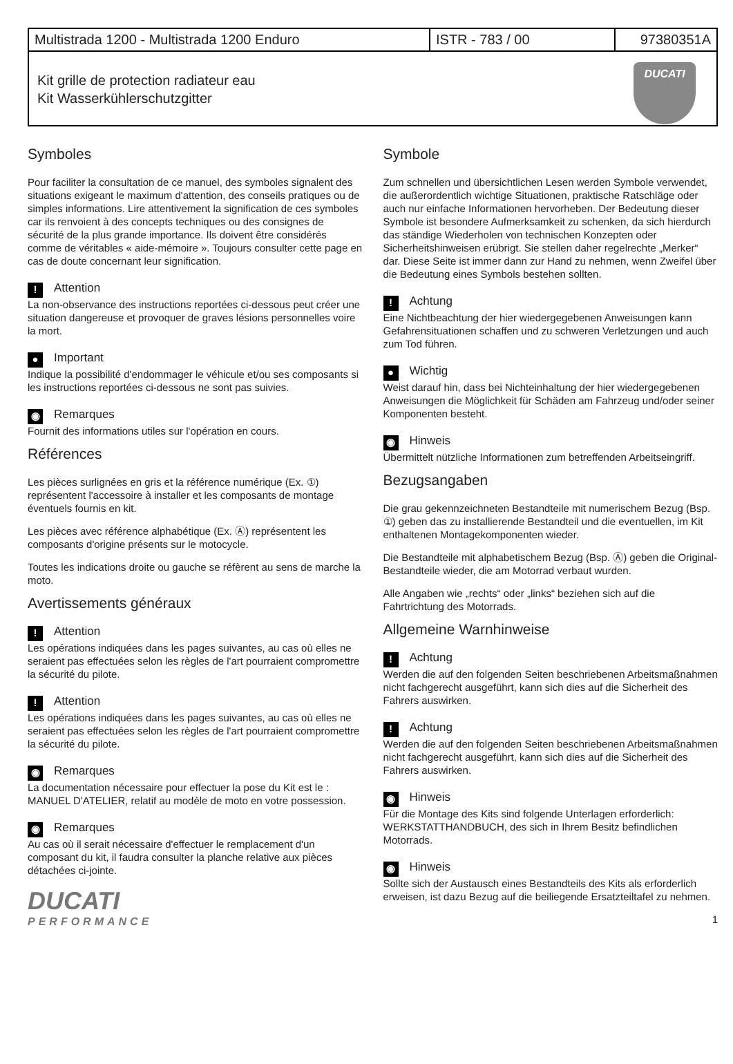| Multistrada 1200 - Multistrada 1200 Enduro | ISTR - 783 / 00 | 97380351A |
Kit grille de protection radiateur eau
Kit Wasserkühlerschutzgitter
DUCATI
Symboles
Pour faciliter la consultation de ce manuel, des symboles signalent des situations exigeant le maximum d'attention, des conseils pratiques ou de simples informations. Lire attentivement la signification de ces symboles car ils renvoient à des concepts techniques ou des consignes de sécurité de la plus grande importance. Ils doivent être considérés comme de véritables « aide-mémoire ». Toujours consulter cette page en cas de doute concernant leur signification.
! Attention
La non-observance des instructions reportées ci-dessous peut créer une situation dangereuse et provoquer de graves lésions personnelles voire la mort.
● Important
Indique la possibilité d'endommager le véhicule et/ou ses composants si les instructions reportées ci-dessous ne sont pas suivies.
◉ Remarques
Fournit des informations utiles sur l'opération en cours.
Références
Les pièces surlignées en gris et la référence numérique (Ex. ①) représentent l'accessoire à installer et les composants de montage éventuels fournis en kit.
Les pièces avec référence alphabétique (Ex. Ⓐ) représentent les composants d'origine présents sur le motocycle.
Toutes les indications droite ou gauche se réfèrent au sens de marche la moto.
Avertissements généraux
! Attention
Les opérations indiquées dans les pages suivantes, au cas où elles ne seraient pas effectuées selon les règles de l'art pourraient compromettre la sécurité du pilote.
! Attention
Les opérations indiquées dans les pages suivantes, au cas où elles ne seraient pas effectuées selon les règles de l'art pourraient compromettre la sécurité du pilote.
◉ Remarques
La documentation nécessaire pour effectuer la pose du Kit est le : MANUEL D'ATELIER, relatif au modèle de moto en votre possession.
◉ Remarques
Au cas où il serait nécessaire d'effectuer le remplacement d'un composant du kit, il faudra consulter la planche relative aux pièces détachées ci-jointe.
DUCATI
PERFORMANCE
Symbole
Zum schnellen und übersichtlichen Lesen werden Symbole verwendet, die außerordentlich wichtige Situationen, praktische Ratschläge oder auch nur einfache Informationen hervorheben. Der Bedeutung dieser Symbole ist besondere Aufmerksamkeit zu schenken, da sich hierdurch das ständige Wiederholen von technischen Konzepten oder Sicherheitshinweisen erübrigt. Sie stellen daher regelrechte „Merker“ dar. Diese Seite ist immer dann zur Hand zu nehmen, wenn Zweifel über die Bedeutung eines Symbols bestehen sollten.
! Achtung
Eine Nichtbeachtung der hier wiedergegebenen Anweisungen kann Gefahrensituationen schaffen und zu schweren Verletzungen und auch zum Tod führen.
● Wichtig
Weist darauf hin, dass bei Nichteinhaltung der hier wiedergegebenen Anweisungen die Möglichkeit für Schäden am Fahrzeug und/oder seiner Komponenten besteht.
◉ Hinweis
Übermittelt nützliche Informationen zum betreffenden Arbeitseingriff.
Bezugsangaben
Die grau gekennzeichneten Bestandteile mit numerischem Bezug (Bsp. ①) geben das zu installierende Bestandteil und die eventuellen, im Kit enthaltenen Montagekomponenten wieder.
Die Bestandteile mit alphabetischem Bezug (Bsp. Ⓐ) geben die Original-Bestandteile wieder, die am Motorrad verbaut wurden.
Alle Angaben wie „rechts“ oder „links“ beziehen sich auf die Fahrtrichtung des Motorrads.
Allgemeine Warnhinweise
! Achtung
Werden die auf den folgenden Seiten beschriebenen Arbeitsmaßnahmen nicht fachgerecht ausgeführt, kann sich dies auf die Sicherheit des Fahrers auswirken.
! Achtung
Werden die auf den folgenden Seiten beschriebenen Arbeitsmaßnahmen nicht fachgerecht ausgeführt, kann sich dies auf die Sicherheit des Fahrers auswirken.
◉ Hinweis
Für die Montage des Kits sind folgende Unterlagen erforderlich: WERKSTATTHANDBUCH, des sich in Ihrem Besitz befindlichen Motorrads.
◉ Hinweis
Sollte sich der Austausch eines Bestandteils des Kits als erforderlich erweisen, ist dazu Bezug auf die beiliegende Ersatzteiltafel zu nehmen.
1